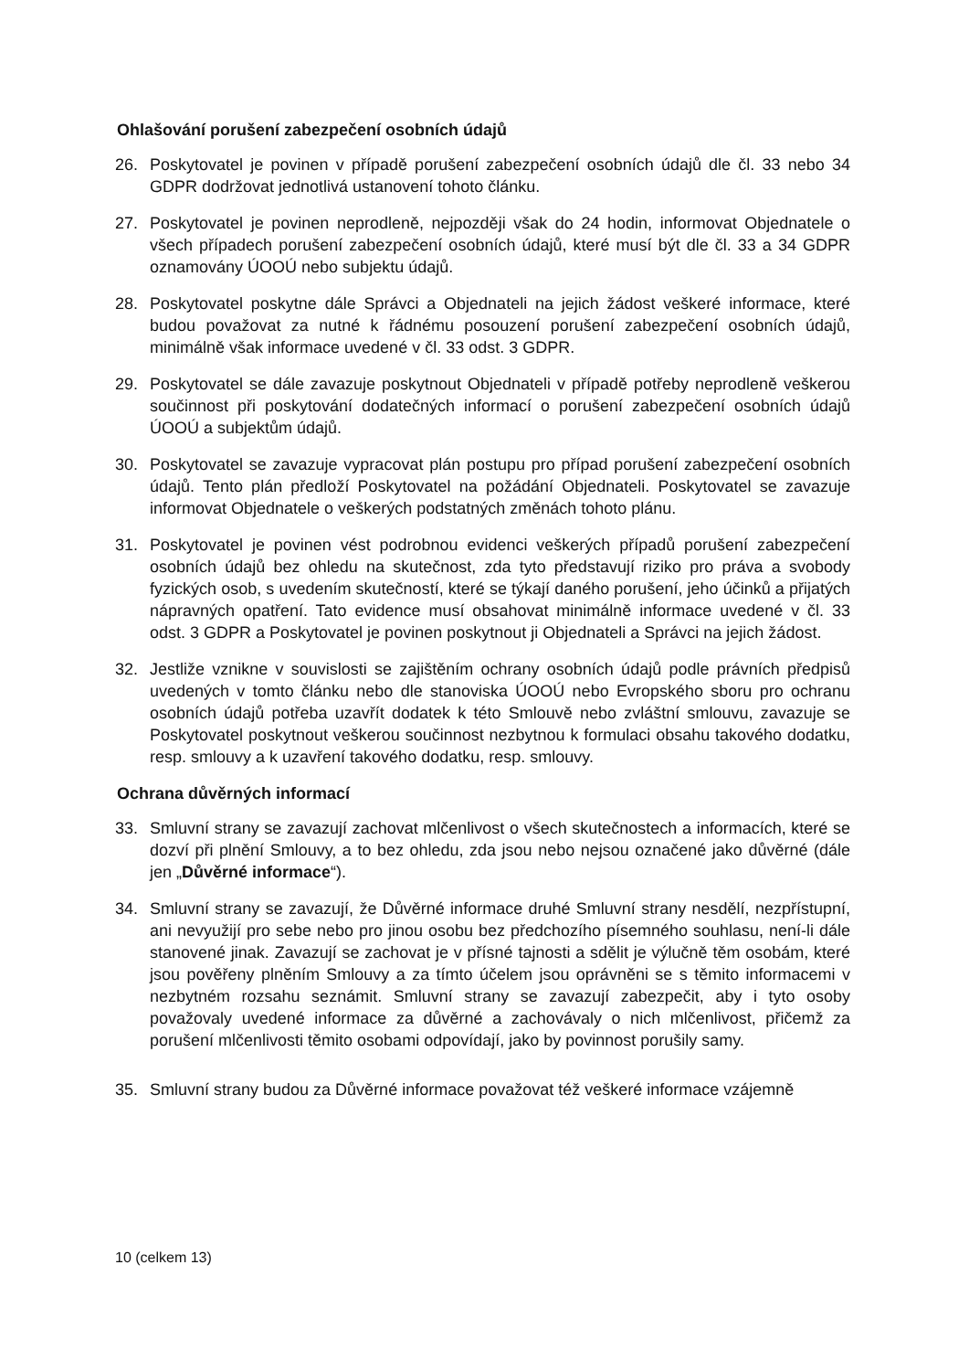Ohlašování porušení zabezpečení osobních údajů
26. Poskytovatel je povinen v případě porušení zabezpečení osobních údajů dle čl. 33 nebo 34 GDPR dodržovat jednotlivá ustanovení tohoto článku.
27. Poskytovatel je povinen neprodleně, nejpozději však do 24 hodin, informovat Objednatele o všech případech porušení zabezpečení osobních údajů, které musí být dle čl. 33 a 34 GDPR oznamovány ÚOOÚ nebo subjektu údajů.
28. Poskytovatel poskytne dále Správci a Objednateli na jejich žádost veškeré informace, které budou považovat za nutné k řádnému posouzení porušení zabezpečení osobních údajů, minimálně však informace uvedené v čl. 33 odst. 3 GDPR.
29. Poskytovatel se dále zavazuje poskytnout Objednateli v případě potřeby neprodleně veškerou součinnost při poskytování dodatečných informací o porušení zabezpečení osobních údajů ÚOOÚ a subjektům údajů.
30. Poskytovatel se zavazuje vypracovat plán postupu pro případ porušení zabezpečení osobních údajů. Tento plán předloží Poskytovatel na požádání Objednateli. Poskytovatel se zavazuje informovat Objednatele o veškerých podstatných změnách tohoto plánu.
31. Poskytovatel je povinen vést podrobnou evidenci veškerých případů porušení zabezpečení osobních údajů bez ohledu na skutečnost, zda tyto představují riziko pro práva a svobody fyzických osob, s uvedením skutečností, které se týkají daného porušení, jeho účinků a přijatých nápravných opatření. Tato evidence musí obsahovat minimálně informace uvedené v čl. 33 odst. 3 GDPR a Poskytovatel je povinen poskytnout ji Objednateli a Správci na jejich žádost.
32. Jestliže vznikne v souvislosti se zajištěním ochrany osobních údajů podle právních předpisů uvedených v tomto článku nebo dle stanoviska ÚOOÚ nebo Evropského sboru pro ochranu osobních údajů potřeba uzavřít dodatek k této Smlouvě nebo zvláštní smlouvu, zavazuje se Poskytovatel poskytnout veškerou součinnost nezbytnou k formulaci obsahu takového dodatku, resp. smlouvy a k uzavření takového dodatku, resp. smlouvy.
Ochrana důvěrných informací
33. Smluvní strany se zavazují zachovat mlčenlivost o všech skutečnostech a informacích, které se dozví při plnění Smlouvy, a to bez ohledu, zda jsou nebo nejsou označené jako důvěrné (dále jen „Důvěrné informace“).
34. Smluvní strany se zavazují, že Důvěrné informace druhé Smluvní strany nesdělí, nezpřístupní, ani nevyužijí pro sebe nebo pro jinou osobu bez předchozího písemného souhlasu, není-li dále stanovené jinak. Zavazují se zachovat je v přísné tajnosti a sdělit je výlučně těm osobám, které jsou pověřeny plněním Smlouvy a za tímto účelem jsou oprávněni se s těmito informacemi v nezbytném rozsahu seznámit. Smluvní strany se zavazují zabezpečit, aby i tyto osoby považovaly uvedené informace za důvěrné a zachovávaly o nich mlčenlivost, přičemž za porušení mlčenlivosti těmito osobami odpovídají, jako by povinnost porušily samy.
35. Smluvní strany budou za Důvěrné informace považovat též veškeré informace vzájemně
10 (celkem 13)